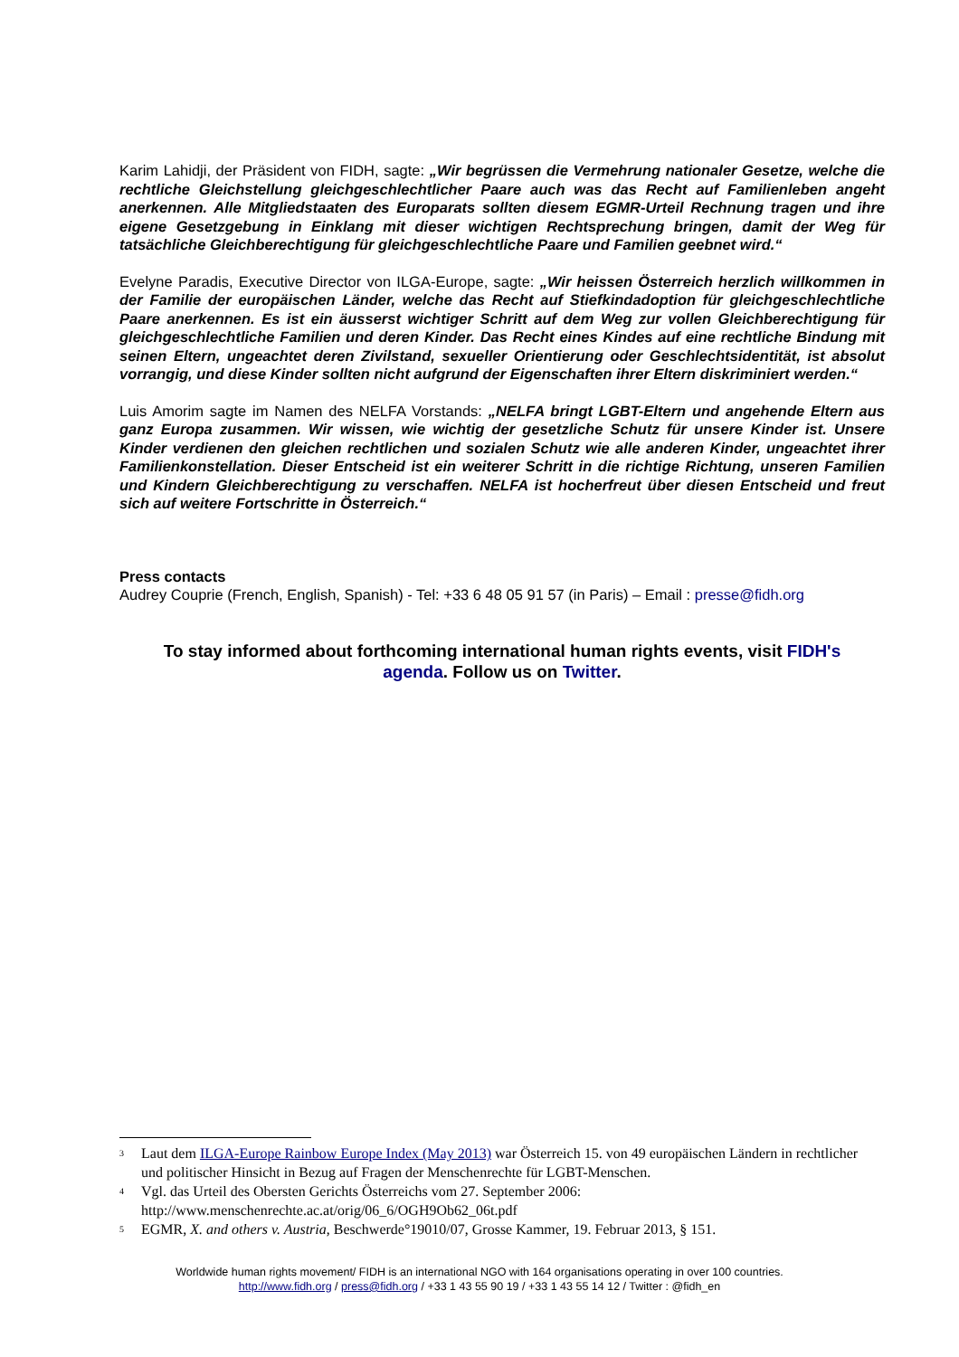Karim Lahidji, der Präsident von FIDH, sagte: „Wir begrüssen die Vermehrung nationaler Gesetze, welche die rechtliche Gleichstellung gleichgeschlechtlicher Paare auch was das Recht auf Familienleben angeht anerkennen. Alle Mitgliedstaaten des Europarats sollten diesem EGMR-Urteil Rechnung tragen und ihre eigene Gesetzgebung in Einklang mit dieser wichtigen Rechtsprechung bringen, damit der Weg für tatsächliche Gleichberechtigung für gleichgeschlechtliche Paare und Familien geebnet wird.“
Evelyne Paradis, Executive Director von ILGA-Europe, sagte: „Wir heissen Österreich herzlich willkommen in der Familie der europäischen Länder, welche das Recht auf Stiefkindadoption für gleichgeschlechtliche Paare anerkennen. Es ist ein äusserst wichtiger Schritt auf dem Weg zur vollen Gleichberechtigung für gleichgeschlechtliche Familien und deren Kinder. Das Recht eines Kindes auf eine rechtliche Bindung mit seinen Eltern, ungeachtet deren Zivilstand, sexueller Orientierung oder Geschlechtsidentität, ist absolut vorrangig, und diese Kinder sollten nicht aufgrund der Eigenschaften ihrer Eltern diskriminiert werden.“
Luis Amorim sagte im Namen des NELFA Vorstands: „NELFA bringt LGBT-Eltern und angehende Eltern aus ganz Europa zusammen. Wir wissen, wie wichtig der gesetzliche Schutz für unsere Kinder ist. Unsere Kinder verdienen den gleichen rechtlichen und sozialen Schutz wie alle anderen Kinder, ungeachtet ihrer Familienkonstellation. Dieser Entscheid ist ein weiterer Schritt in die richtige Richtung, unseren Familien und Kindern Gleichberechtigung zu verschaffen. NELFA ist hocherfreut über diesen Entscheid und freut sich auf weitere Fortschritte in Österreich.“
Press contacts
Audrey Couprie (French, English, Spanish) - Tel: +33 6 48 05 91 57 (in Paris) – Email : presse@fidh.org
To stay informed about forthcoming international human rights events, visit FIDH's agenda. Follow us on Twitter.
<sup>3</sup> Laut dem ILGA-Europe Rainbow Europe Index (May 2013) war Österreich 15. von 49 europäischen Ländern in rechtlicher und politischer Hinsicht in Bezug auf Fragen der Menschenrechte für LGBT-Menschen.
<sup>4</sup> Vgl. das Urteil des Obersten Gerichts Österreichs vom 27. September 2006: http://www.menschenrechte.ac.at/orig/06_6/OGH9Ob62_06t.pdf
<sup>5</sup> EGMR, X. and others v. Austria, Beschwerde°19010/07, Grosse Kammer, 19. Februar 2013, § 151.
Worldwide human rights movement/ FIDH is an international NGO with 164 organisations operating in over 100 countries.
http://www.fidh.org / press@fidh.org / +33 1 43 55 90 19 / +33 1 43 55 14 12 / Twitter : @fidh_en